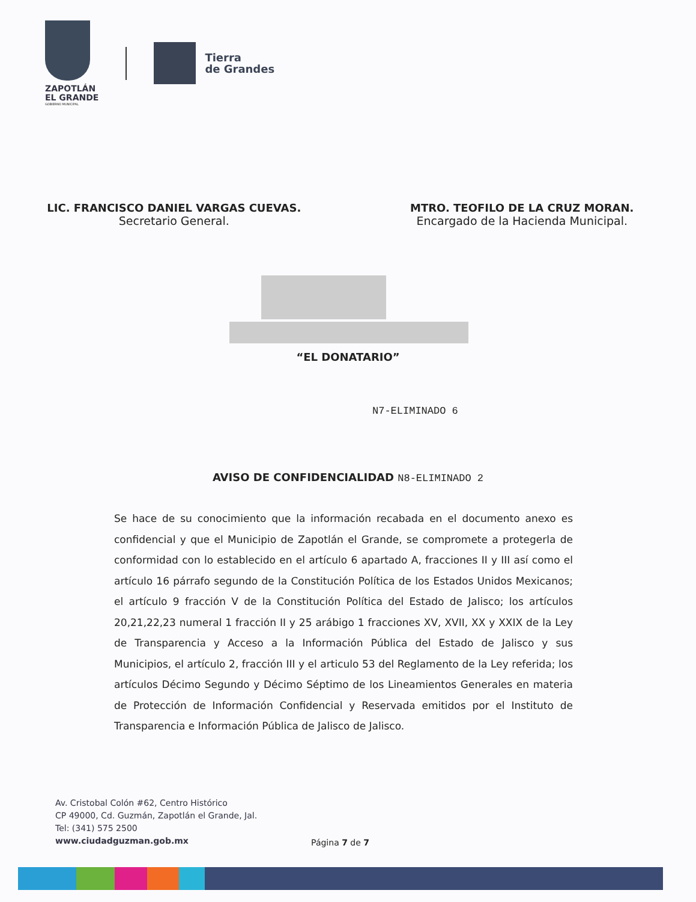ZAPOTLÁN
EL GRANDE
GOBIERNO MUNICIPAL
Tierra
de Grandes
LIC. FRANCISCO DANIEL VARGAS CUEVAS.
Secretario General.
MTRO. TEOFILO DE LA CRUZ MORAN.
Encargado de la Hacienda Municipal.
“EL DONATARIO”
N7-ELIMINADO 6
AVISO DE CONFIDENCIALIDAD N8-ELIMINADO 2
Se hace de su conocimiento que la información recabada en el documento anexo es confidencial y que el Municipio de Zapotlán el Grande, se compromete a protegerla de conformidad con lo establecido en el artículo 6 apartado A, fracciones II y III así como el artículo 16 párrafo segundo de la Constitución Política de los Estados Unidos Mexicanos; el artículo 9 fracción V de la Constitución Política del Estado de Jalisco; los artículos 20,21,22,23 numeral 1 fracción II y 25 arábigo 1 fracciones XV, XVII, XX y XXIX de la Ley de Transparencia y Acceso a la Información Pública del Estado de Jalisco y sus Municipios, el artículo 2, fracción III y el articulo 53 del Reglamento de la Ley referida; los artículos Décimo Segundo y Décimo Séptimo de los Lineamientos Generales en materia de Protección de Información Confidencial y Reservada emitidos por el Instituto de Transparencia e Información Pública de Jalisco de Jalisco.
Av. Cristobal Colón #62, Centro Histórico
CP 49000, Cd. Guzmán, Zapotlán el Grande, Jal.
Tel: (341) 575 2500
www.ciudadguzman.gob.mx
Página 7 de 7